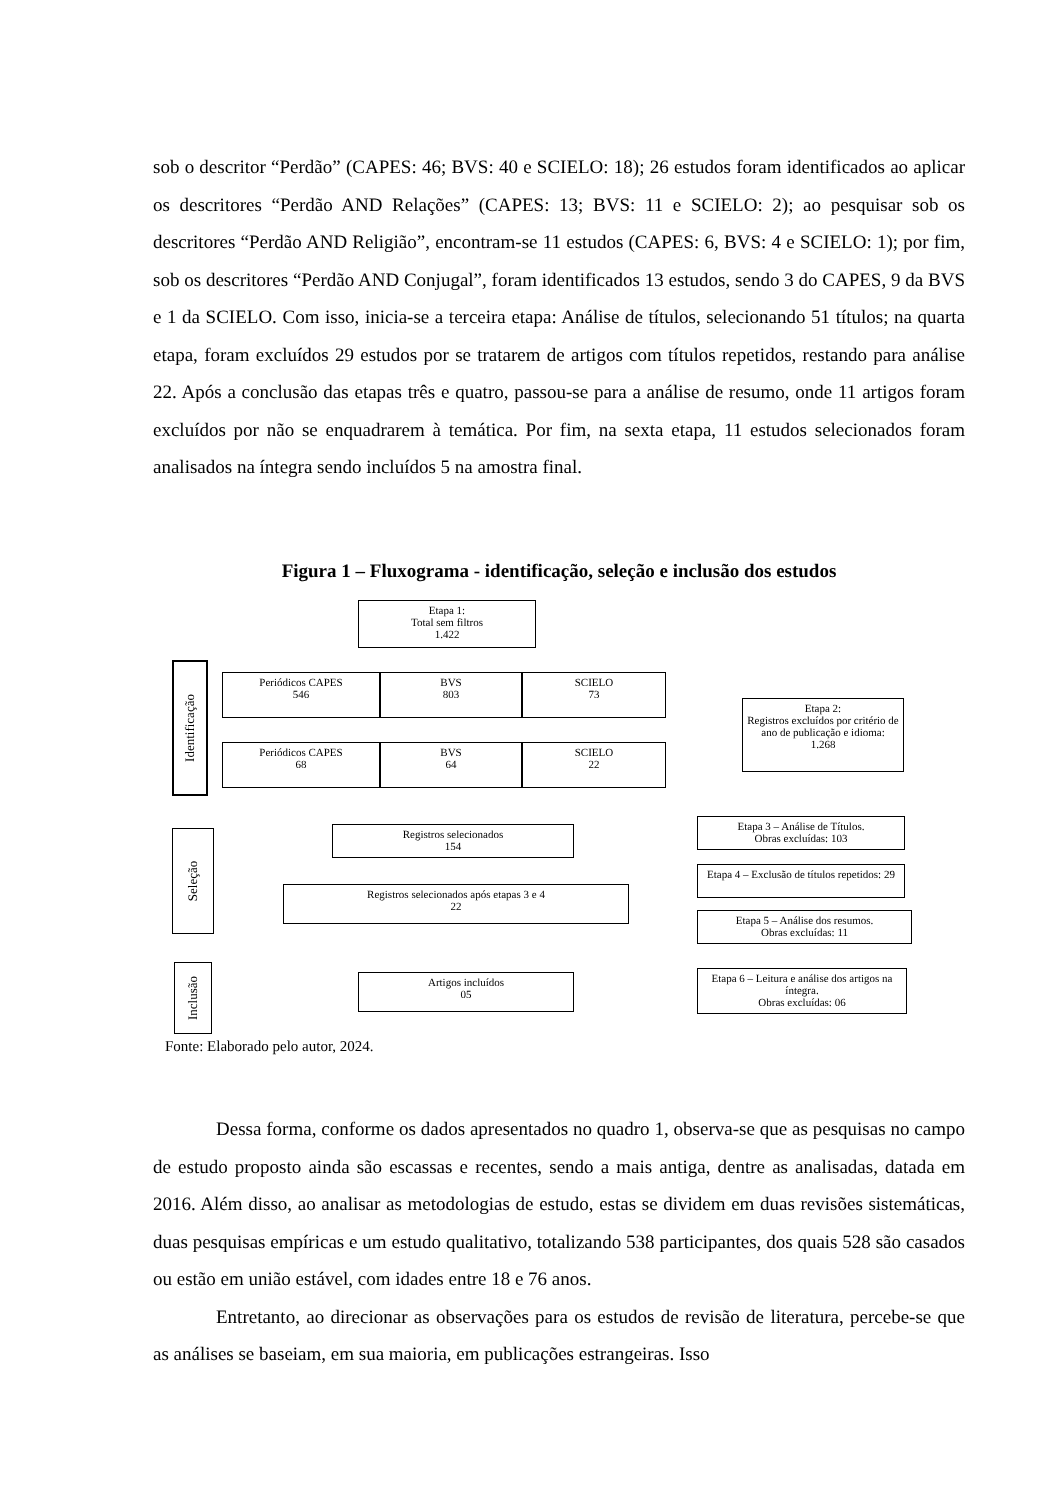sob o descritor “Perdão” (CAPES: 46; BVS: 40 e SCIELO: 18); 26 estudos foram identificados ao aplicar os descritores “Perdão AND Relações” (CAPES: 13; BVS: 11 e SCIELO: 2); ao pesquisar sob os descritores “Perdão AND Religião”, encontram-se 11 estudos (CAPES: 6, BVS: 4 e SCIELO: 1); por fim, sob os descritores “Perdão AND Conjugal”, foram identificados 13 estudos, sendo 3 do CAPES, 9 da BVS e 1 da SCIELO. Com isso, inicia-se a terceira etapa: Análise de títulos, selecionando 51 títulos; na quarta etapa, foram excluídos 29 estudos por se tratarem de artigos com títulos repetidos, restando para análise 22. Após a conclusão das etapas três e quatro, passou-se para a análise de resumo, onde 11 artigos foram excluídos por não se enquadrarem à temática. Por fim, na sexta etapa, 11 estudos selecionados foram analisados na íntegra sendo incluídos 5 na amostra final.
Figura 1 – Fluxograma - identificação, seleção e inclusão dos estudos
Etapa 1:
Total sem filtros
1.422
Identificação
Periódicos CAPES
546
BVS
803
SCIELO
73
Etapa 2:
Registros excluídos por critério de ano de publicação e idioma:
1.268
Periódicos CAPES
68
BVS
64
SCIELO
22
Seleção
Registros selecionados
154
Etapa 3 – Análise de Títulos.
Obras excluídas: 103
Etapa 4 – Exclusão de títulos repetidos: 29
Registros selecionados após etapas 3 e 4
22
Etapa 5 – Análise dos resumos.
Obras excluídas: 11
Inclusão
Artigos incluídos
05
Etapa 6 – Leitura e análise dos artigos na íntegra.
Obras excluídas: 06
Fonte: Elaborado pelo autor, 2024.
Dessa forma, conforme os dados apresentados no quadro 1, observa-se que as pesquisas no campo de estudo proposto ainda são escassas e recentes, sendo a mais antiga, dentre as analisadas, datada em 2016. Além disso, ao analisar as metodologias de estudo, estas se dividem em duas revisões sistemáticas, duas pesquisas empíricas e um estudo qualitativo, totalizando 538 participantes, dos quais 528 são casados ou estão em união estável, com idades entre 18 e 76 anos.
Entretanto, ao direcionar as observações para os estudos de revisão de literatura, percebe-se que as análises se baseiam, em sua maioria, em publicações estrangeiras. Isso